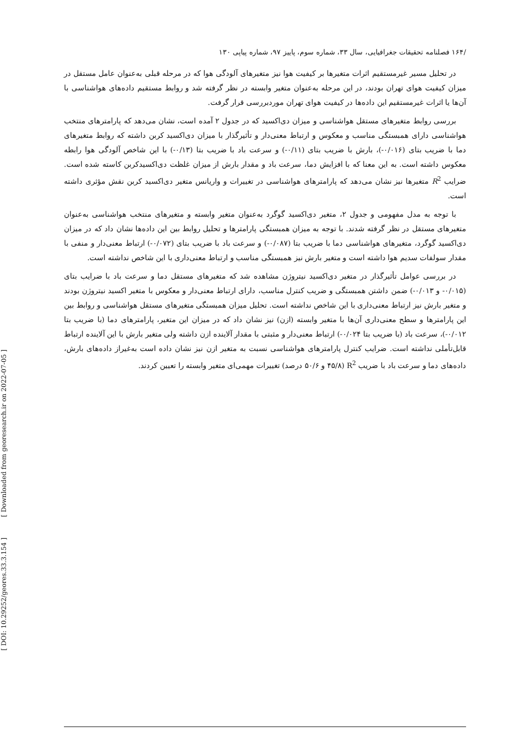[ DOI: 10.29252/geores.33.3.154 ] [ Downloaded from georesearch.ir on 2022-07-05 ]
/۱۶۴ فصلنامه تحقیقات جغرافیایی، سال ۳۳، شماره سوم، پاییز ۹۷، شماره پیاپی ۱۳۰
در تحلیل مسیر غیرمستقیم اثرات متغیرها بر کیفیت هوا نیز متغیرهای آلودگی هوا که در مرحله قبلی به‌عنوان عامل مستقل در میزان کیفیت هوای تهران بودند، در این مرحله به‌عنوان متغیر وابسته در نظر گرفته شد و روابط مستقیم داده‌های هواشناسی با آن‌ها یا اثرات غیرمستقیم این داده‌ها در کیفیت هوای تهران موردبررسی قرار گرفت.
بررسی روابط متغیرهای مستقل هواشناسی و میزان دی‌اکسید که در جدول ۲ آمده است، نشان می‌دهد که پارامترهای منتخب هواشناسی دارای همبستگی مناسب و معکوس و ارتباط معنی‌دار و تأثیرگذار با میزان دی‌اکسید کربن داشته که روابط متغیرهای دما با ضریب بتای (۰/۰۱۶-)، بارش با ضریب بتای (۰/۱۱-) و سرعت باد با ضریب بتا (۰/۱۳-) با این شاخص آلودگی هوا رابطه معکوس داشته است. به این معنا که با افزایش دما، سرعت باد و مقدار بارش از میزان غلظت دی‌اکسیدکربن کاسته شده است. ضرایب R<sup>2</sup> متغیرها نیز نشان می‌دهد که پارامترهای هواشناسی در تغییرات و واریانس متغیر دی‌اکسید کربن نقش مؤثری داشته است.
با توجه به مدل مفهومی و جدول ۲، متغیر دی‌اکسید گوگرد به‌عنوان متغیر وابسته و متغیرهای منتخب هواشناسی به‌عنوان متغیرهای مستقل در نظر گرفته شدند. با توجه به میزان همبستگی پارامترها و تحلیل روابط بین این داده‌ها نشان داد که در میزان دی‌اکسید گوگرد، متغیرهای هواشناسی دما با ضریب بتا (۰/۰۸۷-) و سرعت باد با ضریب بتای (۰/۰۷۲-) ارتباط معنی‌دار و منفی با مقدار سولفات سدیم هوا داشته است و متغیر بارش نیز همبستگی مناسب و ارتباط معنی‌داری با این شاخص نداشته است.
در بررسی عوامل تأثیرگذار در متغیر دی‌اکسید نیتروژن مشاهده شد که متغیرهای مستقل دما و سرعت باد با ضرایب بتای (۰/۰۱۵- و ۰/۰۱۳-) ضمن داشتن همبستگی و ضریب کنترل مناسب، دارای ارتباط معنی‌دار و معکوس با متغیر اکسید نیتروژن بودند و متغیر بارش نیز ارتباط معنی‌داری با این شاخص نداشته است. تحلیل میزان همبستگی متغیرهای مستقل هواشناسی و روابط بین این پارامترها و سطح معنی‌داری آن‌ها با متغیر وابسته (ازن) نیز نشان داد که در میزان این متغیر، پارامترهای دما (با ضریب بتا ۰/۰۱۲-)، سرعت باد (با ضریب بتا ۰/۰۲۴-) ارتباط معنی‌دار و مثبتی با مقدار آلاینده ازن داشته ولی متغیر بارش با این آلاینده ارتباط قابل‌تأملی نداشته است. ضرایب کنترل پارامترهای هواشناسی نسبت به متغیر ازن نیز نشان داده است به‌غیراز داده‌های بارش، داده‌های دما و سرعت باد با ضریب R<sup>2</sup> (۴۵/۸ و ۵۰/۶ درصد) تغییرات مهمی‌ای متغیر وابسته را تعیین کردند.